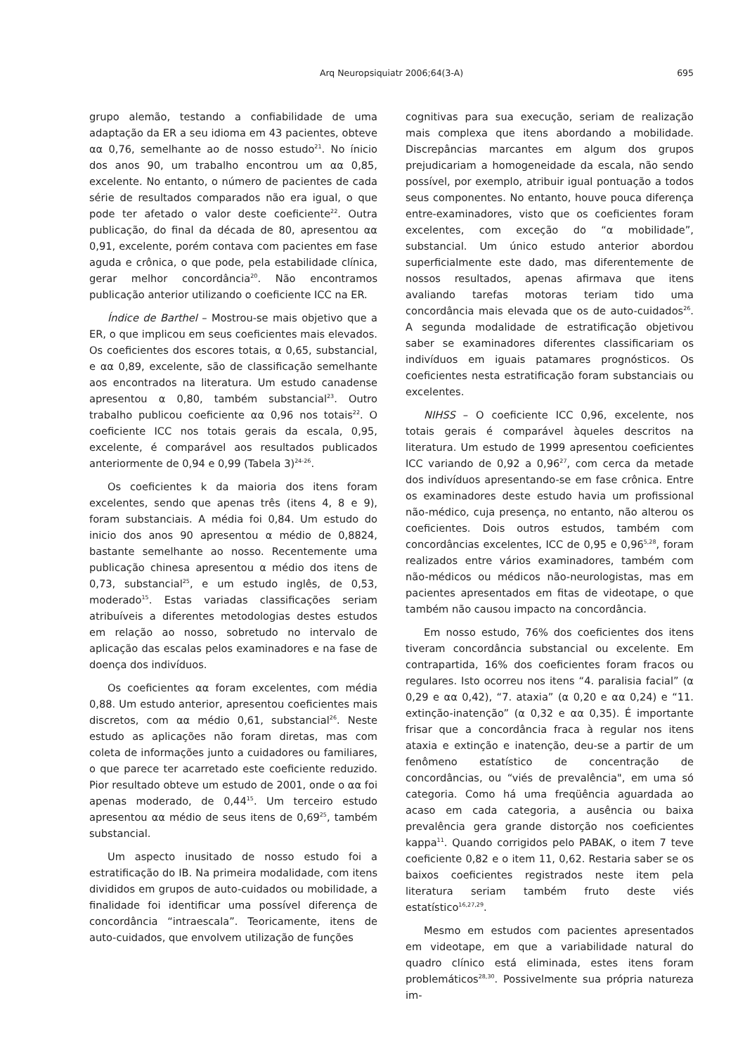Arq Neuropsiquiatr 2006;64(3-A)
695
grupo alemão, testando a confiabilidade de uma adaptação da ER a seu idioma em 43 pacientes, obteve αα 0,76, semelhante ao de nosso estudo<sup>21</sup>. No ínicio dos anos 90, um trabalho encontrou um αα 0,85, excelente. No entanto, o número de pacientes de cada série de resultados comparados não era igual, o que pode ter afetado o valor deste coeficiente<sup>22</sup>. Outra publicação, do final da década de 80, apresentou αα 0,91, excelente, porém contava com pacientes em fase aguda e crônica, o que pode, pela estabilidade clínica, gerar melhor concordância<sup>20</sup>. Não encontramos publicação anterior utilizando o coeficiente ICC na ER.
Índice de Barthel – Mostrou-se mais objetivo que a ER, o que implicou em seus coeficientes mais elevados. Os coeficientes dos escores totais, α 0,65, substancial, e αα 0,89, excelente, são de classificação semelhante aos encontrados na literatura. Um estudo canadense apresentou α 0,80, também substancial<sup>23</sup>. Outro trabalho publicou coeficiente αα 0,96 nos totais<sup>22</sup>. O coeficiente ICC nos totais gerais da escala, 0,95, excelente, é comparável aos resultados publicados anteriormente de 0,94 e 0,99 (Tabela 3)<sup>24-26</sup>.
Os coeficientes k da maioria dos itens foram excelentes, sendo que apenas três (itens 4, 8 e 9), foram substanciais. A média foi 0,84. Um estudo do inicio dos anos 90 apresentou α médio de 0,8824, bastante semelhante ao nosso. Recentemente uma publicação chinesa apresentou α médio dos itens de 0,73, substancial<sup>25</sup>, e um estudo inglês, de 0,53, moderado<sup>15</sup>. Estas variadas classificações seriam atribuíveis a diferentes metodologias destes estudos em relação ao nosso, sobretudo no intervalo de aplicação das escalas pelos examinadores e na fase de doença dos indivíduos.
Os coeficientes αα foram excelentes, com média 0,88. Um estudo anterior, apresentou coeficientes mais discretos, com αα médio 0,61, substancial<sup>26</sup>. Neste estudo as aplicações não foram diretas, mas com coleta de informações junto a cuidadores ou familiares, o que parece ter acarretado este coeficiente reduzido. Pior resultado obteve um estudo de 2001, onde o αα foi apenas moderado, de 0,44<sup>15</sup>. Um terceiro estudo apresentou αα médio de seus itens de 0,69<sup>25</sup>, também substancial.
Um aspecto inusitado de nosso estudo foi a estratificação do IB. Na primeira modalidade, com itens divididos em grupos de auto-cuidados ou mobilidade, a finalidade foi identificar uma possível diferença de concordância “intraescala”. Teoricamente, itens de auto-cuidados, que envolvem utilização de funções
cognitivas para sua execução, seriam de realização mais complexa que itens abordando a mobilidade. Discrepâncias marcantes em algum dos grupos prejudicariam a homogeneidade da escala, não sendo possível, por exemplo, atribuir igual pontuação a todos seus componentes. No entanto, houve pouca diferença entre-examinadores, visto que os coeficientes foram excelentes, com exceção do “α mobilidade”, substancial. Um único estudo anterior abordou superficialmente este dado, mas diferentemente de nossos resultados, apenas afirmava que itens avaliando tarefas motoras teriam tido uma concordância mais elevada que os de auto-cuidados<sup>26</sup>. A segunda modalidade de estratificação objetivou saber se examinadores diferentes classificariam os indivíduos em iguais patamares prognósticos. Os coeficientes nesta estratificação foram substanciais ou excelentes.
NIHSS – O coeficiente ICC 0,96, excelente, nos totais gerais é comparável àqueles descritos na literatura. Um estudo de 1999 apresentou coeficientes ICC variando de 0,92 a 0,96<sup>27</sup>, com cerca da metade dos indivíduos apresentando-se em fase crônica. Entre os examinadores deste estudo havia um profissional não-médico, cuja presença, no entanto, não alterou os coeficientes. Dois outros estudos, também com concordâncias excelentes, ICC de 0,95 e 0,96<sup>5,28</sup>, foram realizados entre vários examinadores, também com não-médicos ou médicos não-neurologistas, mas em pacientes apresentados em fitas de videotape, o que também não causou impacto na concordância.
Em nosso estudo, 76% dos coeficientes dos itens tiveram concordância substancial ou excelente. Em contrapartida, 16% dos coeficientes foram fracos ou regulares. Isto ocorreu nos itens “4. paralisia facial” (α 0,29 e αα 0,42), “7. ataxia” (α 0,20 e αα 0,24) e “11. extinção-inatenção” (α 0,32 e αα 0,35). É importante frisar que a concordância fraca à regular nos itens ataxia e extinção e inatenção, deu-se a partir de um fenômeno estatístico de concentração de concordâncias, ou “viés de prevalência", em uma só categoria. Como há uma freqüência aguardada ao acaso em cada categoria, a ausência ou baixa prevalência gera grande distorção nos coeficientes kappa<sup>11</sup>. Quando corrigidos pelo PABAK, o item 7 teve coeficiente 0,82 e o item 11, 0,62. Restaria saber se os baixos coeficientes registrados neste item pela literatura seriam também fruto deste viés estatístico<sup>16,27,29</sup>.
Mesmo em estudos com pacientes apresentados em videotape, em que a variabilidade natural do quadro clínico está eliminada, estes itens foram problemáticos<sup>28,30</sup>. Possivelmente sua própria natureza im-